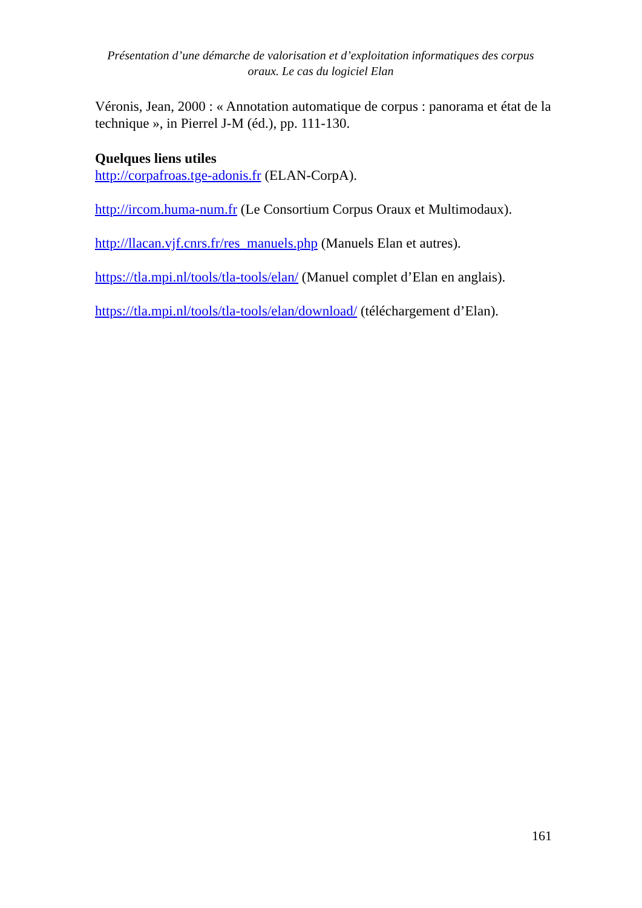Présentation d’une démarche de valorisation et d’exploitation informatiques des corpus oraux. Le cas du logiciel Elan
Véronis, Jean, 2000 : « Annotation automatique de corpus : panorama et état de la technique », in Pierrel J-M (éd.), pp. 111-130.
Quelques liens utiles
http://corpafroas.tge-adonis.fr (ELAN-CorpA).
http://ircom.huma-num.fr (Le Consortium Corpus Oraux et Multimodaux).
http://llacan.vjf.cnrs.fr/res_manuels.php (Manuels Elan et autres).
https://tla.mpi.nl/tools/tla-tools/elan/ (Manuel complet d’Elan en anglais).
https://tla.mpi.nl/tools/tla-tools/elan/download/ (téléchargement d’Elan).
161